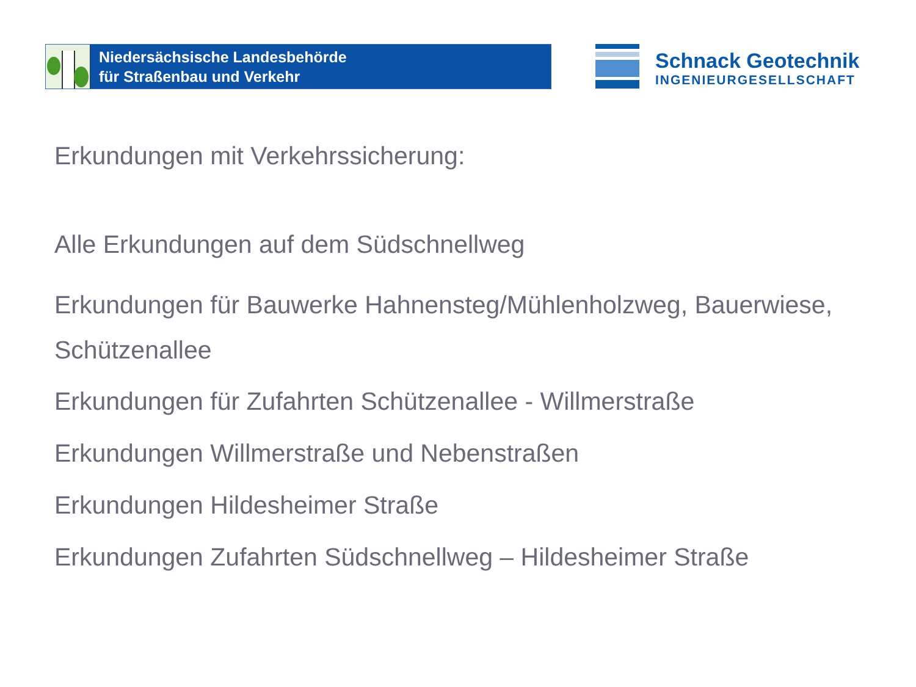Niedersächsische Landesbehörde
für Straßenbau und Verkehr
Schnack Geotechnik
INGENIEURGESELLSCHAFT
Erkundungen mit Verkehrssicherung:
Alle Erkundungen auf dem Südschnellweg
Erkundungen für Bauwerke Hahnensteg/Mühlenholzweg, Bauerwiese,
Schützenallee
Erkundungen für Zufahrten Schützenallee - Willmerstraße
Erkundungen Willmerstraße und Nebenstraßen
Erkundungen Hildesheimer Straße
Erkundungen Zufahrten Südschnellweg – Hildesheimer Straße